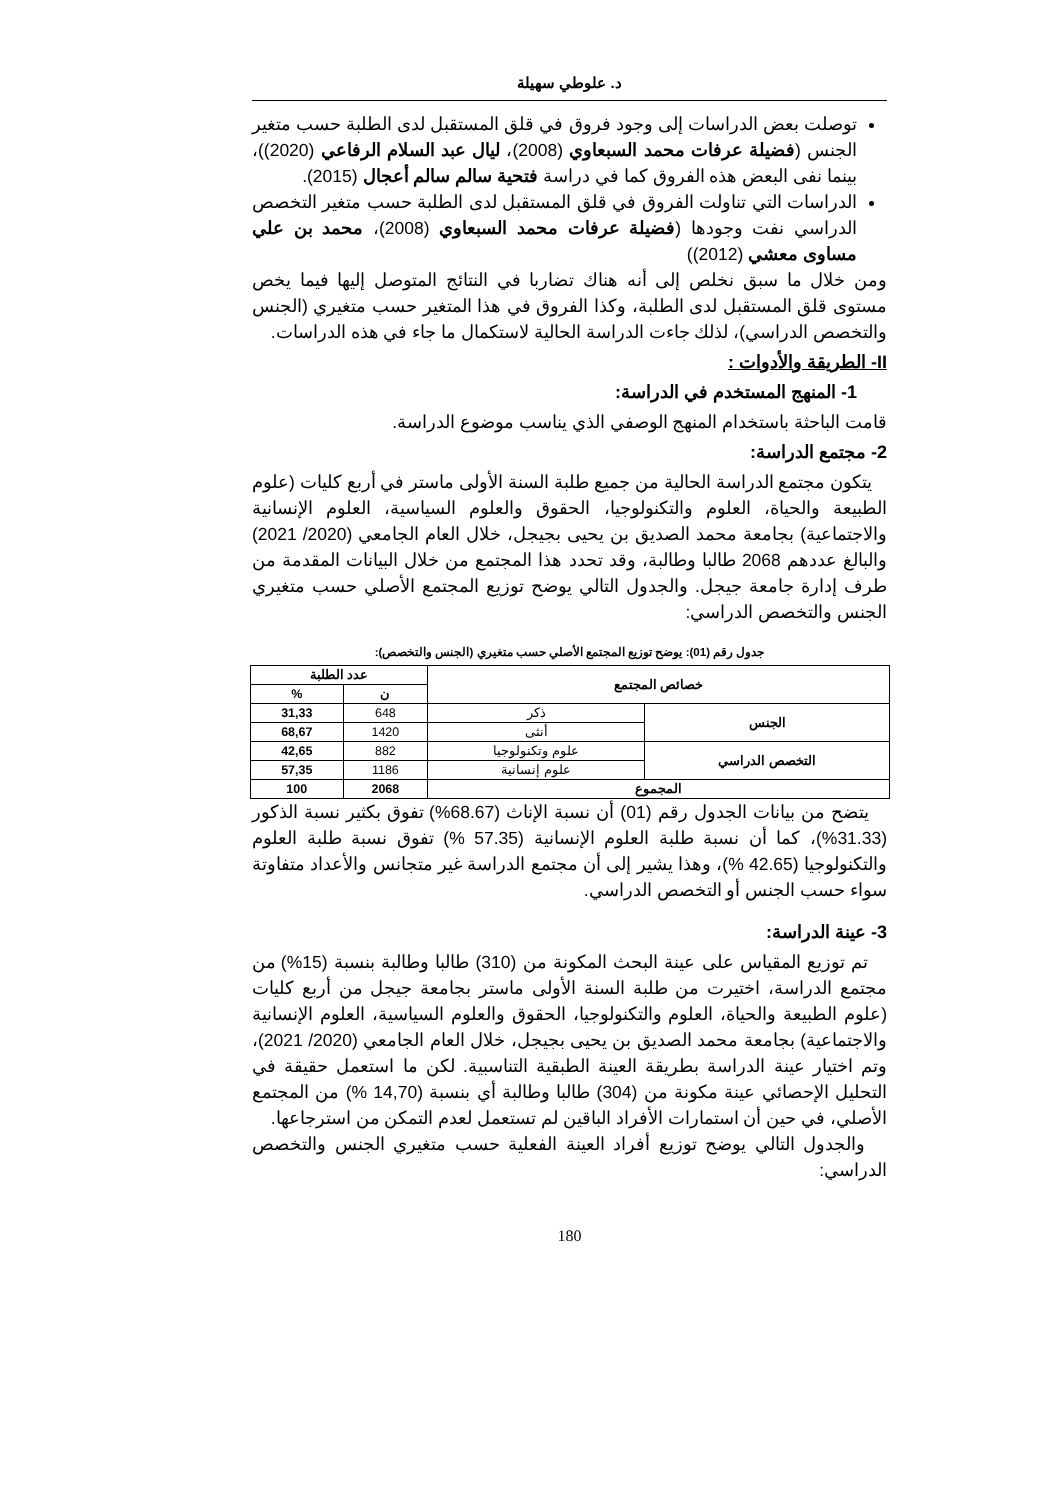د. علوطي سهيلة
توصلت بعض الدراسات إلى وجود فروق في قلق المستقبل لدى الطلبة حسب متغير الجنس (فضيلة عرفات محمد السبعاوي (2008)، ليال عبد السلام الرفاعي (2020))، بينما نفى البعض هذه الفروق كما في دراسة فتحية سالم سالم أعجال (2015).
الدراسات التي تناولت الفروق في قلق المستقبل لدى الطلبة حسب متغير التخصص الدراسي نفت وجودها (فضيلة عرفات محمد السبعاوي (2008)، محمد بن علي مساوى معشي (2012))
ومن خلال ما سبق نخلص إلى أنه هناك تضاربا في النتائج المتوصل إليها فيما يخص مستوى قلق المستقبل لدى الطلبة، وكذا الفروق في هذا المتغير حسب متغيري (الجنس والتخصص الدراسي)، لذلك جاءت الدراسة الحالية لاستكمال ما جاء في هذه الدراسات.
II- الطريقة والأدوات :
1- المنهج المستخدم في الدراسة:
قامت الباحثة باستخدام المنهج الوصفي الذي يناسب موضوع الدراسة.
2- مجتمع الدراسة:
يتكون مجتمع الدراسة الحالية من جميع طلبة السنة الأولى ماستر في أربع كليات (علوم الطبيعة والحياة، العلوم والتكنولوجيا، الحقوق والعلوم السياسية، العلوم الإنسانية والاجتماعية) بجامعة محمد الصديق بن يحيى بجيجل، خلال العام الجامعي (2020/ 2021) والبالغ عددهم 2068 طالبا وطالبة، وقد تحدد هذا المجتمع من خلال البيانات المقدمة من طرف إدارة جامعة جيجل. والجدول التالي يوضح توزيع المجتمع الأصلي حسب متغيري الجنس والتخصص الدراسي:
جدول رقم (01): يوضح توزيع المجتمع الأصلي حسب متغيري (الجنس والتخصص):
| خصائص المجتمع | | عدد الطلبة | |
| --- | --- | --- | --- |
| | | ن | % |
| الجنس | ذكر | 648 | 31,33 |
| | أنثى | 1420 | 68,67 |
| التخصص الدراسي | علوم وتكنولوجيا | 882 | 42,65 |
| | علوم إنسانية | 1186 | 57,35 |
| المجموع | | 2068 | 100 |
يتضح من بيانات الجدول رقم (01) أن نسبة الإناث (68.67%) تفوق بكثير نسبة الذكور (31.33%)، كما أن نسبة طلبة العلوم الإنسانية (57.35 %) تفوق نسبة طلبة العلوم والتكنولوجيا (42.65 %)، وهذا يشير إلى أن مجتمع الدراسة غير متجانس والأعداد متفاوتة سواء حسب الجنس أو التخصص الدراسي.
3- عينة الدراسة:
تم توزيع المقياس على عينة البحث المكونة من (310) طالبا وطالبة بنسبة (15%) من مجتمع الدراسة، اختيرت من طلبة السنة الأولى ماستر بجامعة جيجل من أربع كليات (علوم الطبيعة والحياة، العلوم والتكنولوجيا، الحقوق والعلوم السياسية، العلوم الإنسانية والاجتماعية) بجامعة محمد الصديق بن يحيى بجيجل، خلال العام الجامعي (2020/ 2021)، وتم اختيار عينة الدراسة بطريقة العينة الطبقية التناسبية. لكن ما استعمل حقيقة في التحليل الإحصائي عينة مكونة من (304) طالبا وطالبة أي بنسبة (14,70 %) من المجتمع الأصلي، في حين أن استمارات الأفراد الباقين لم تستعمل لعدم التمكن من استرجاعها.
والجدول التالي يوضح توزيع أفراد العينة الفعلية حسب متغيري الجنس والتخصص الدراسي:
180